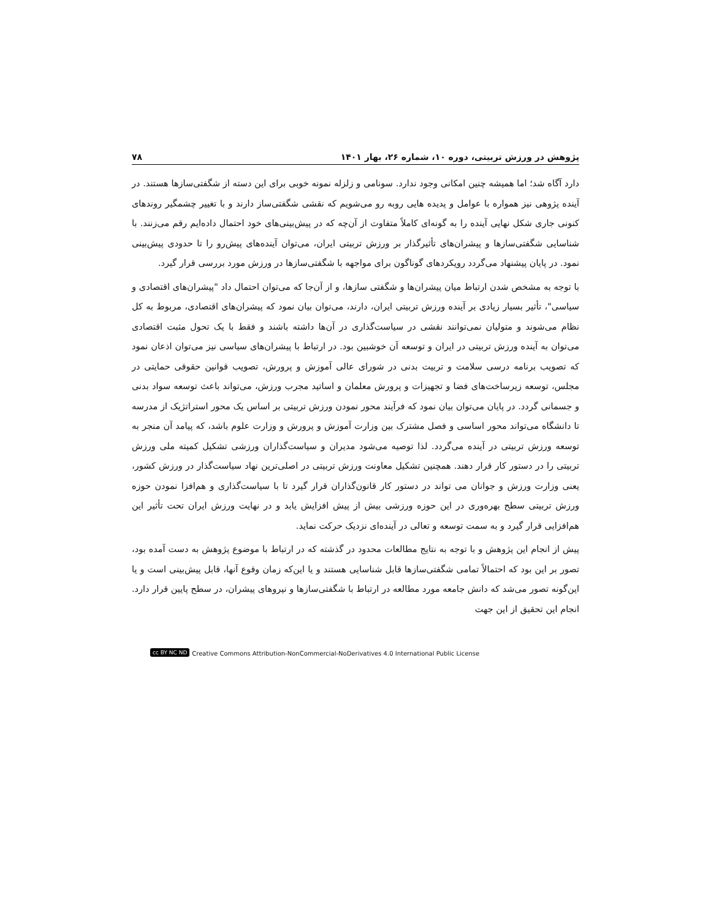پژوهش در ورزش تربیتی، دوره ۱۰، شماره ۲۶، بهار ۱۴۰۱ ۷۸
دارد آگاه شد؛ اما همیشه چنین امکانی وجود ندارد. سونامی و زلزله نمونه خوبی برای این دسته از شگفتی‌سازها هستند. در آینده پژوهی نیز همواره با عوامل و پدیده هایی روبه رو می‌شویم که نقشی شگفتی‌ساز دارند و با تغییر چشمگیر روندهای کنونی جاری شکل نهایی آینده را به گونه‌ای کاملاً متفاوت از آن‌چه که در پیش‌بینی‌های خود احتمال داده‌ایم رقم می‌زنند. با شناسایی شگفتی‌سازها و پیشران‌های تأثیرگذار بر ورزش تربیتی ایران، می‌توان آینده‌های پیش‌رو را تا حدودی پیش‌بینی نمود. در پایان پیشنهاد می‌گردد رویکردهای گوناگون برای مواجهه با شگفتی‌سازها در ورزش مورد بررسی قرار گیرد.
با توجه به مشخص شدن ارتباط میان پیشران‌ها و شگفتی سازها، و از آن‌جا که می‌توان احتمال داد "پیشران‌های اقتصادی و سیاسی"، تأثیر بسیار زیادی بر آینده ورزش تربیتی ایران، دارند، می‌توان بیان نمود که پیشران‌های اقتصادی، مربوط به کل نظام می‌شوند و متولیان نمی‌توانند نقشی در سیاست‌گذاری در آن‌ها داشته باشند و فقط با یک تحول مثبت اقتصادی می‌توان به آینده ورزش تربیتی در ایران و توسعه آن خوشبین بود. در ارتباط با پیشران‌های سیاسی نیز می‌توان اذعان نمود که تصویب برنامه درسی سلامت و تربیت بدنی در شورای عالی آموزش و پرورش، تصویب قوانین حقوقی حمایتی در مجلس، توسعه زیرساخت‌های فضا و تجهیزات و پرورش معلمان و اساتید مجرب ورزش، می‌تواند باعث توسعه سواد بدنی و جسمانی گردد. در پایان می‌توان بیان نمود که فرآیند محور نمودن ورزش تربیتی بر اساس یک محور استراتژیک از مدرسه تا دانشگاه می‌تواند محور اساسی و فصل مشترک بین وزارت آموزش و پرورش و وزارت علوم باشد، که پیامد آن منجر به توسعه ورزش تربیتی در آینده می‌گردد. لذا توصیه می‌شود مدیران و سیاست‌گذاران ورزشی تشکیل کمیته ملی ورزش تربیتی را در دستور کار قرار دهند. همچنین تشکیل معاونت ورزش تربیتی در اصلی‌ترین نهاد سیاست‌گذار در ورزش کشور، یعنی وزارت ورزش و جوانان می تواند در دستور کار قانون‌گذاران قرار گیرد تا با سیاست‌گذاری و هم‌افزا نمودن حوزه ورزش تربیتی سطح بهره‌وری در این حوزه ورزشی بیش از پیش افزایش یابد و در نهایت ورزش ایران تحت تأثیر این هم‌افزایی قرار گیرد و به سمت توسعه و تعالی در آینده‌ای نزدیک حرکت نماید.
پیش از انجام این پژوهش و با توجه به نتایج مطالعات محدود در گذشته که در ارتباط با موضوع پژوهش به دست آمده بود، تصور بر این بود که احتمالاً تمامی شگفتی‌سازها قابل شناسایی هستند و یا این‌که زمان وقوع آنها، قابل پیش‌بینی است و یا این‌گونه تصور می‌شد که دانش جامعه مورد مطالعه در ارتباط با شگفتی‌سازها و نیروهای پیشران، در سطح پایین قرار دارد. انجام این تحقیق از این جهت
cc BY NC ND Creative Commons Attribution-NonCommercial-NoDerivatives 4.0 International Public License